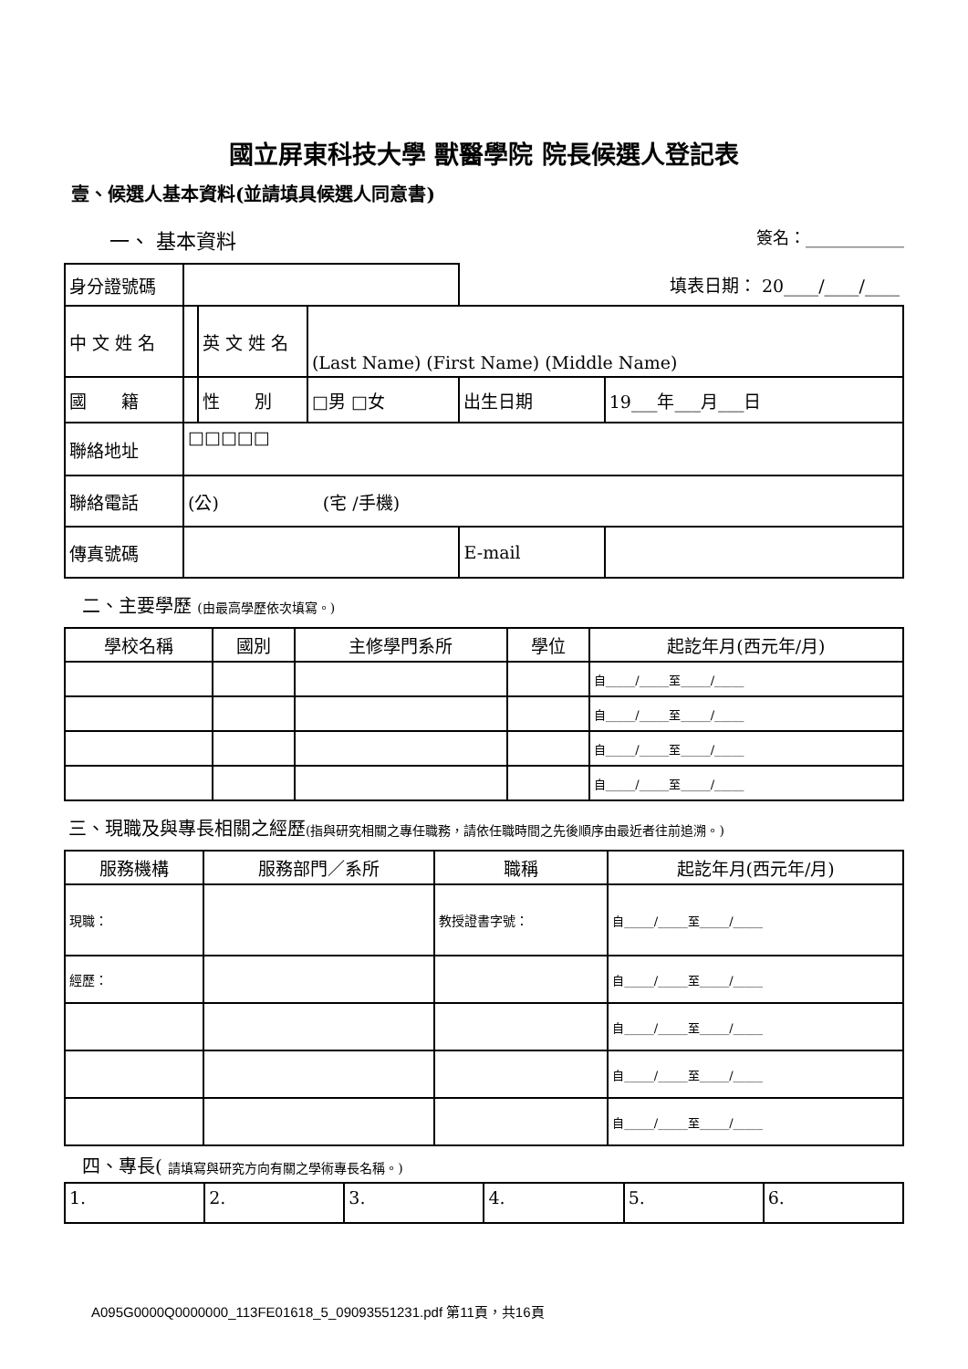國立屏東科技大學 獸醫學院 院長候選人登記表
壹、候選人基本資料(並請填具候選人同意書)
一、 基本資料 簽名：____________
| 身分證號碼 | | | | 填表日期： 20____/____/____ | |
| 中 文 姓 名 | | 英 文 姓 名 | (Last Name) (First Name) (Middle Name) | | |
| 國 籍 | | 性 別 | □男 □女 | 出生日期 | 19___年___月___日 |
| 聯絡地址 | □□□□□ | | | | |
| 聯絡電話 | (公) (宅 /手機) | | | | |
| 傳真號碼 | | | | E-mail | |
二、主要學歷 (由最高學歷依次填寫。)
| 學校名稱 | 國別 | 主修學門系所 | 學位 | 起訖年月(西元年/月) |
| --- | --- | --- | --- | --- |
| | | | | 自_____/_____至_____/_____ |
| | | | | 自_____/_____至_____/_____ |
| | | | | 自_____/_____至_____/_____ |
| | | | | 自_____/_____至_____/_____ |
三、現職及與專長相關之經歷(指與研究相關之專任職務，請依任職時間之先後順序由最近者往前追溯。)
| 服務機構 | 服務部門／系所 | 職稱 | 起訖年月(西元年/月) |
| --- | --- | --- | --- |
| 現職： | | 教授證書字號： | 自_____/_____至_____/_____ |
| 經歷： | | | 自_____/_____至_____/_____ |
| | | | 自_____/_____至_____/_____ |
| | | | 自_____/_____至_____/_____ |
| | | | 自_____/_____至_____/_____ |
四、專長( 請填寫與研究方向有關之學術專長名稱。)
| 1. | 2. | 3. | 4. | 5. | 6. |
A095G0000Q0000000_113FE01618_5_09093551231.pdf 第11頁，共16頁